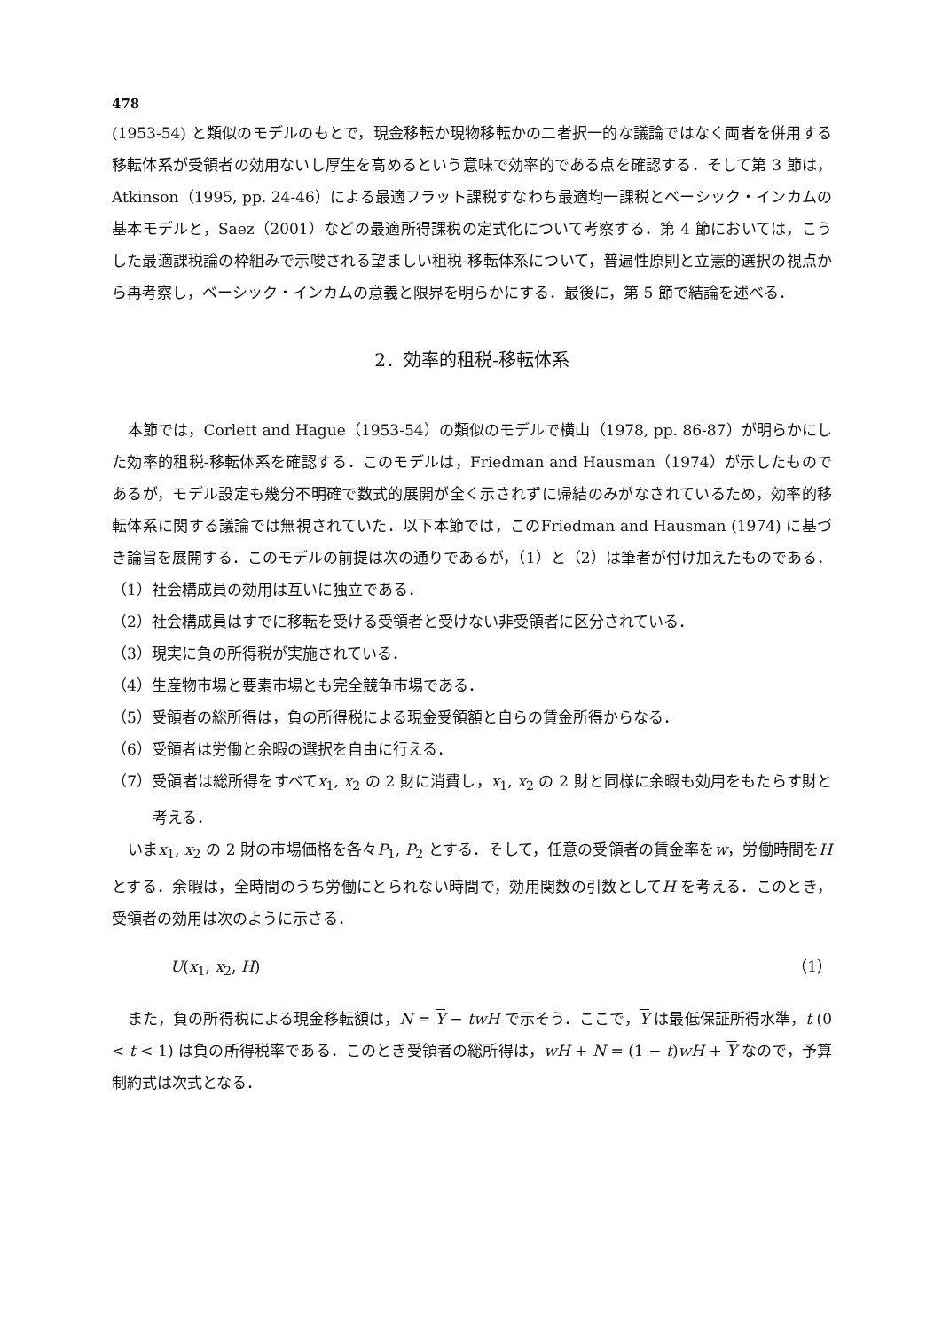478
(1953-54) と類似のモデルのもとで，現金移転か現物移転かの二者択一的な議論ではなく両者を併用する移転体系が受領者の効用ないし厚生を高めるという意味で効率的である点を確認する．そして第 3 節は，Atkinson（1995, pp. 24-46）による最適フラット課税すなわち最適均一課税とベーシック・インカムの基本モデルと，Saez（2001）などの最適所得課税の定式化について考察する．第 4 節においては，こうした最適課税論の枠組みで示唆される望ましい租税-移転体系について，普遍性原則と立憲的選択の視点から再考察し，ベーシック・インカムの意義と限界を明らかにする．最後に，第 5 節で結論を述べる．
2．効率的租税-移転体系
本節では，Corlett and Hague（1953-54）の類似のモデルで横山（1978, pp. 86-87）が明らかにした効率的租税-移転体系を確認する．このモデルは，Friedman and Hausman（1974）が示したものであるが，モデル設定も幾分不明確で数式的展開が全く示されずに帰結のみがなされているため，効率的移転体系に関する議論では無視されていた．以下本節では，このFriedman and Hausman (1974) に基づき論旨を展開する．このモデルの前提は次の通りであるが，（1）と（2）は筆者が付け加えたものである．
（1）社会構成員の効用は互いに独立である．
（2）社会構成員はすでに移転を受ける受領者と受けない非受領者に区分されている．
（3）現実に負の所得税が実施されている．
（4）生産物市場と要素市場とも完全競争市場である．
（5）受領者の総所得は，負の所得税による現金受領額と自らの賃金所得からなる．
（6）受領者は労働と余暇の選択を自由に行える．
（7）受領者は総所得をすべてx<sub>1</sub>, x<sub>2</sub> の 2 財に消費し，x<sub>1</sub>, x<sub>2</sub> の 2 財と同様に余暇も効用をもたらす財と考える．
いまx<sub>1</sub>, x<sub>2</sub> の 2 財の市場価格を各々P<sub>1</sub>, P<sub>2</sub> とする．そして，任意の受領者の賃金率をw，労働時間をH とする．余暇は，全時間のうち労働にとられない時間で，効用関数の引数としてH を考える．このとき，受領者の効用は次のように示さる．
U(x<sub>1</sub>, x<sub>2</sub>, H) （1）
また，負の所得税による現金移転額は，N = Y − twH で示そう．ここで，Y は最低保証所得水準，t (0 < t < 1) は負の所得税率である．このとき受領者の総所得は，wH + N = (1 − t)wH + Y なので，予算制約式は次式となる．